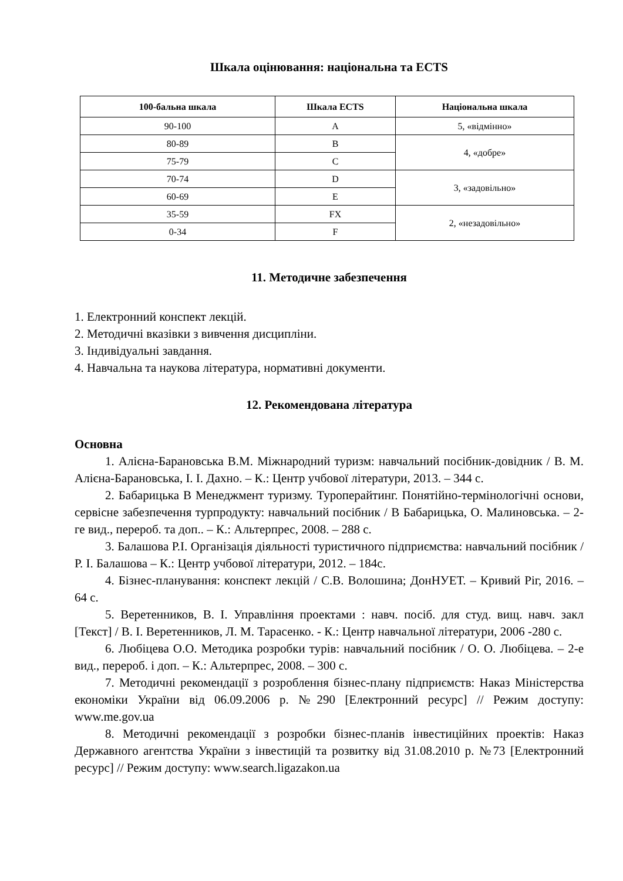Шкала оцінювання: національна та ECTS
| 100-бальна шкала | Шкала ECTS | Національна шкала |
| --- | --- | --- |
| 90-100 | A | 5, «відмінно» |
| 80-89 | B | 4, «добре» |
| 75-79 | C | |
| 70-74 | D | 3, «задовільно» |
| 60-69 | E | |
| 35-59 | FX | 2, «незадовільно» |
| 0-34 | F | |
11. Методичне забезпечення
1. Електронний конспект лекцій.
2. Методичні вказівки з вивчення дисципліни.
3. Індивідуальні завдання.
4. Навчальна та наукова література, нормативні документи.
12. Рекомендована література
Основна
1. Алієна-Барановська В.М. Міжнародний туризм: навчальний посібник-довідник / В. М. Алієна-Барановська, І. І. Дахно. – К.: Центр учбової літератури, 2013. – 344 с.
2. Бабарицька В Менеджмент туризму. Туроперайтинг. Понятійно-термінологічні основи, сервісне забезпечення турпродукту: навчальний посібник / В Бабарицька, О. Малиновська. – 2-ге вид., перероб. та доп.. – К.: Альтерпрес, 2008. – 288 с.
3. Балашова Р.І. Організація діяльності туристичного підприємства: навчальний посібник / Р. І. Балашова – К.: Центр учбової літератури, 2012. – 184с.
4. Бізнес-планування: конспект лекцій / С.В. Волошина; ДонНУЕТ. – Кривий Ріг, 2016. – 64 с.
5. Веретенников, В. І. Управління проектами : навч. посіб. для студ. вищ. навч. закл [Текст] / В. І. Веретенников, Л. М. Тарасенко. - К.: Центр навчальної літератури, 2006 -280 с.
6. Любіцева О.О. Методика розробки турів: навчальний посібник / О. О. Любіцева. – 2-е вид., перероб. і доп. – К.: Альтерпрес, 2008. – 300 с.
7. Методичні рекомендації з розроблення бізнес-плану підприємств: Наказ Міністерства економіки України від 06.09.2006 р. №290 [Електронний ресурс] // Режим доступу: www.me.gov.ua
8. Методичні рекомендації з розробки бізнес-планів інвестиційних проектів: Наказ Державного агентства України з інвестицій та розвитку від 31.08.2010 р. №73 [Електронний ресурс] // Режим доступу: www.search.ligazakon.ua